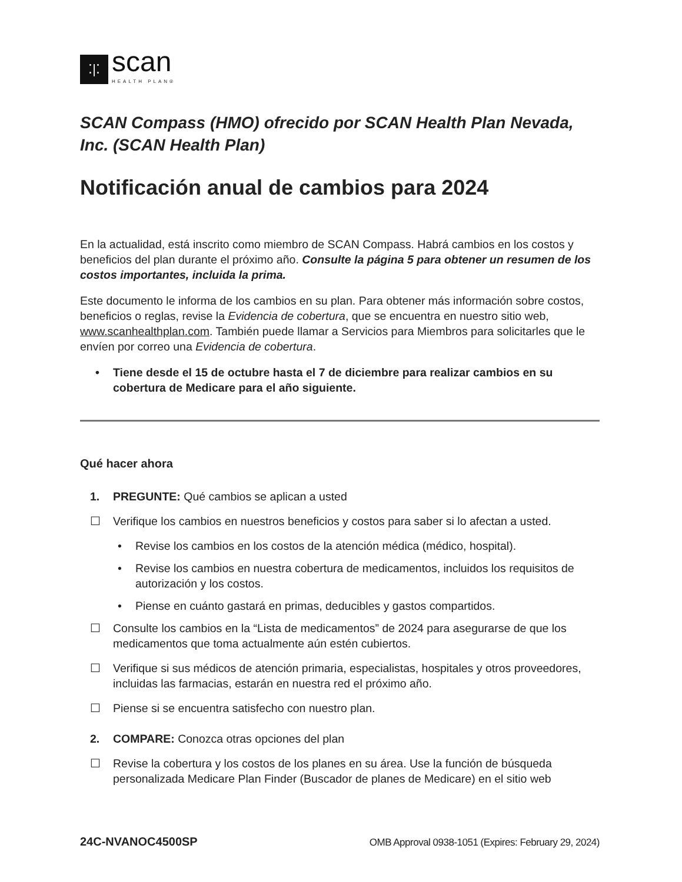⁚|⁚
scan
HEALTH PLAN®
SCAN Compass (HMO) ofrecido por SCAN Health Plan Nevada, Inc. (SCAN Health Plan)
Notificación anual de cambios para 2024
En la actualidad, está inscrito como miembro de SCAN Compass. Habrá cambios en los costos y beneficios del plan durante el próximo año. Consulte la página 5 para obtener un resumen de los costos importantes, incluida la prima.
Este documento le informa de los cambios en su plan. Para obtener más información sobre costos, beneficios o reglas, revise la Evidencia de cobertura, que se encuentra en nuestro sitio web, www.scanhealthplan.com. También puede llamar a Servicios para Miembros para solicitarles que le envíen por correo una Evidencia de cobertura.
• Tiene desde el 15 de octubre hasta el 7 de diciembre para realizar cambios en su cobertura de Medicare para el año siguiente.
Qué hacer ahora
1. PREGUNTE: Qué cambios se aplican a usted
☐ Verifique los cambios en nuestros beneficios y costos para saber si lo afectan a usted.
• Revise los cambios en los costos de la atención médica (médico, hospital).
• Revise los cambios en nuestra cobertura de medicamentos, incluidos los requisitos de autorización y los costos.
• Piense en cuánto gastará en primas, deducibles y gastos compartidos.
☐ Consulte los cambios en la “Lista de medicamentos” de 2024 para asegurarse de que los medicamentos que toma actualmente aún estén cubiertos.
☐ Verifique si sus médicos de atención primaria, especialistas, hospitales y otros proveedores, incluidas las farmacias, estarán en nuestra red el próximo año.
☐ Piense si se encuentra satisfecho con nuestro plan.
2. COMPARE: Conozca otras opciones del plan
☐ Revise la cobertura y los costos de los planes en su área. Use la función de búsqueda personalizada Medicare Plan Finder (Buscador de planes de Medicare) en el sitio web
24C-NVANOC4500SP OMB Approval 0938-1051 (Expires: February 29, 2024)